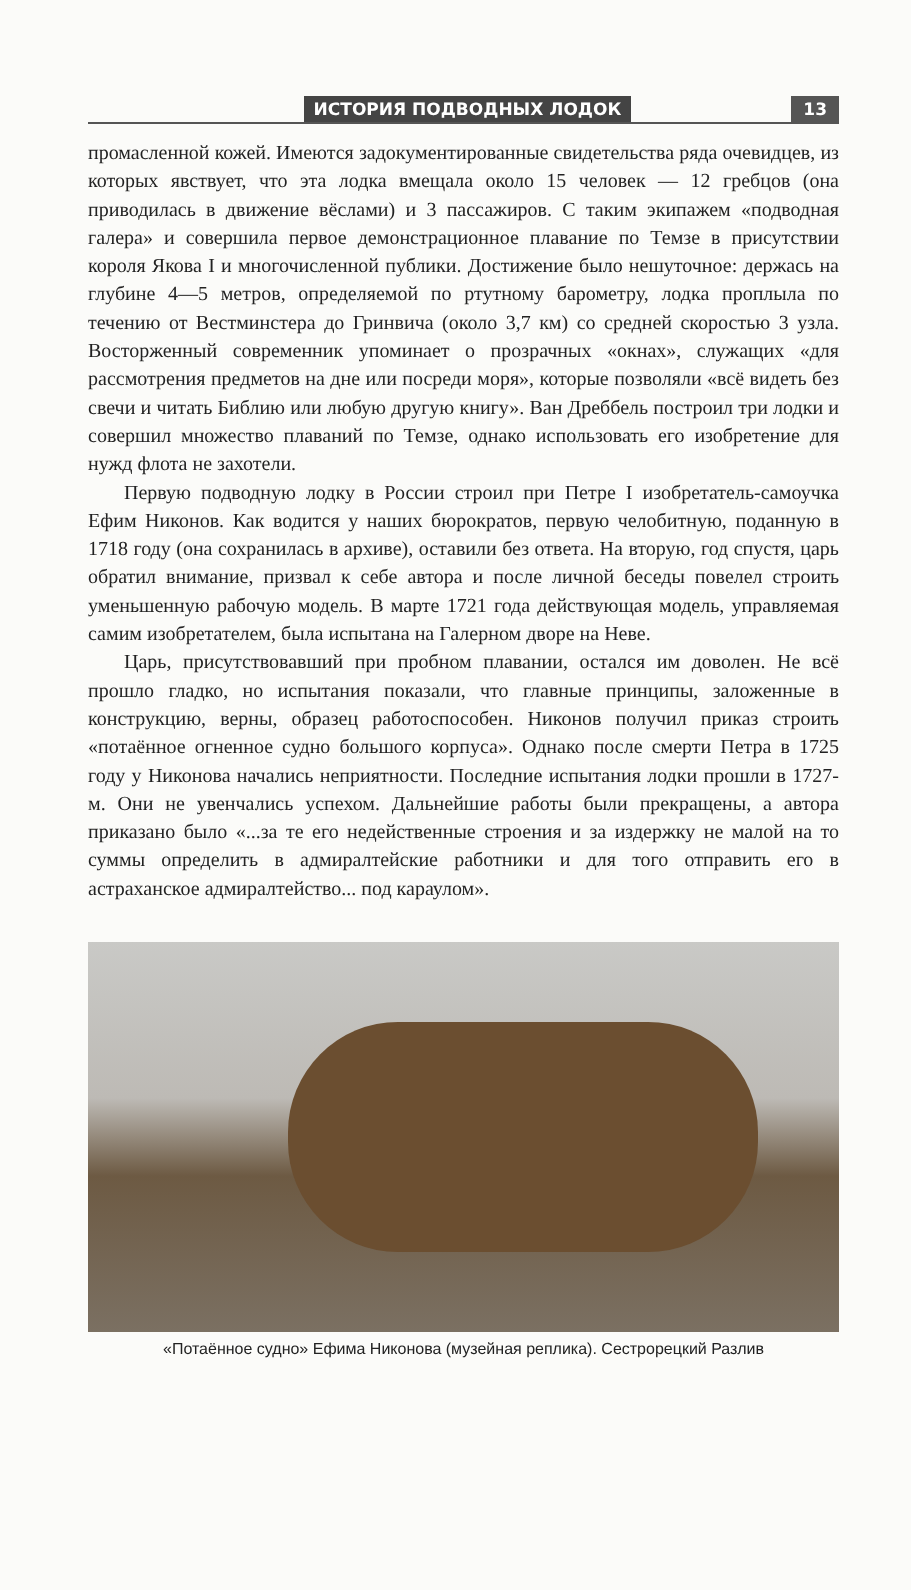ИСТОРИЯ ПОДВОДНЫХ ЛОДОК 13
промасленной кожей. Имеются задокументированные свидетельства ряда очевидцев, из которых явствует, что эта лодка вмещала около 15 человек — 12 гребцов (она приводилась в движение вёслами) и 3 пассажиров. С таким экипажем «подводная галера» и совершила первое демонстрационное плавание по Темзе в присутствии короля Якова I и многочисленной публики. Достижение было нешуточное: держась на глубине 4—5 метров, определяемой по ртутному барометру, лодка проплыла по течению от Вестминстера до Гринвича (около 3,7 км) со средней скоростью 3 узла. Восторженный современник упоминает о прозрачных «окнах», служащих «для рассмотрения предметов на дне или посреди моря», которые позволяли «всё видеть без свечи и читать Библию или любую другую книгу». Ван Дреббель построил три лодки и совершил множество плаваний по Темзе, однако использовать его изобретение для нужд флота не захотели.
Первую подводную лодку в России строил при Петре I изобретатель-самоучка Ефим Никонов. Как водится у наших бюрократов, первую челобитную, поданную в 1718 году (она сохранилась в архиве), оставили без ответа. На вторую, год спустя, царь обратил внимание, призвал к себе автора и после личной беседы повелел строить уменьшенную рабочую модель. В марте 1721 года действующая модель, управляемая самим изобретателем, была испытана на Галерном дворе на Неве.
Царь, присутствовавший при пробном плавании, остался им доволен. Не всё прошло гладко, но испытания показали, что главные принципы, заложенные в конструкцию, верны, образец работоспособен. Никонов получил приказ строить «потаённое огненное судно большого корпуса». Однако после смерти Петра в 1725 году у Никонова начались неприятности. Последние испытания лодки прошли в 1727-м. Они не увенчались успехом. Дальнейшие работы были прекращены, а автора приказано было «...за те его недейственные строения и за издержку не малой на то суммы определить в адмиралтейские работники и для того отправить его в астраханское адмиралтейство... под караулом».
«Потаённое судно» Ефима Никонова (музейная реплика). Сестрорецкий Разлив